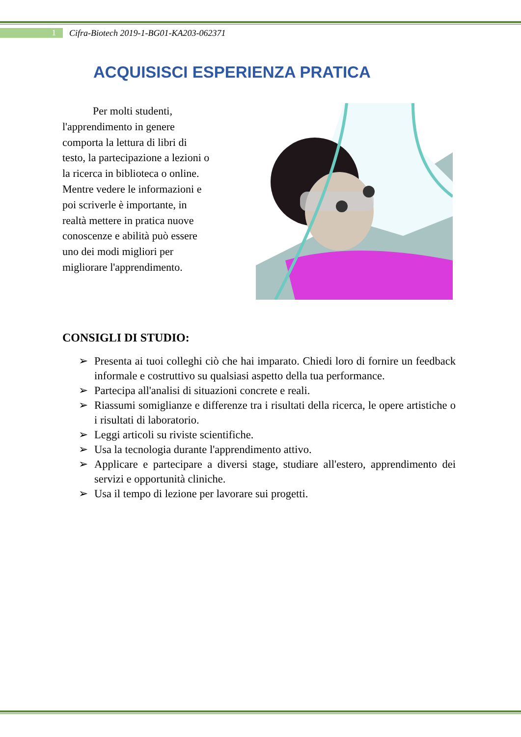1
Cifra-Biotech 2019-1-BG01-KA203-062371
ACQUISISCI ESPERIENZA PRATICA
Per molti studenti, l'apprendimento in genere comporta la lettura di libri di testo, la partecipazione a lezioni o la ricerca in biblioteca o online. Mentre vedere le informazioni e poi scriverle è importante, in realtà mettere in pratica nuove conoscenze e abilità può essere uno dei modi migliori per migliorare l'apprendimento.
CONSIGLI DI STUDIO:
➢ Presenta ai tuoi colleghi ciò che hai imparato. Chiedi loro di fornire un feedback informale e costruttivo su qualsiasi aspetto della tua performance.
➢ Partecipa all'analisi di situazioni concrete e reali.
➢ Riassumi somiglianze e differenze tra i risultati della ricerca, le opere artistiche o i risultati di laboratorio.
➢ Leggi articoli su riviste scientifiche.
➢ Usa la tecnologia durante l'apprendimento attivo.
➢ Applicare e partecipare a diversi stage, studiare all'estero, apprendimento dei servizi e opportunità cliniche.
➢ Usa il tempo di lezione per lavorare sui progetti.